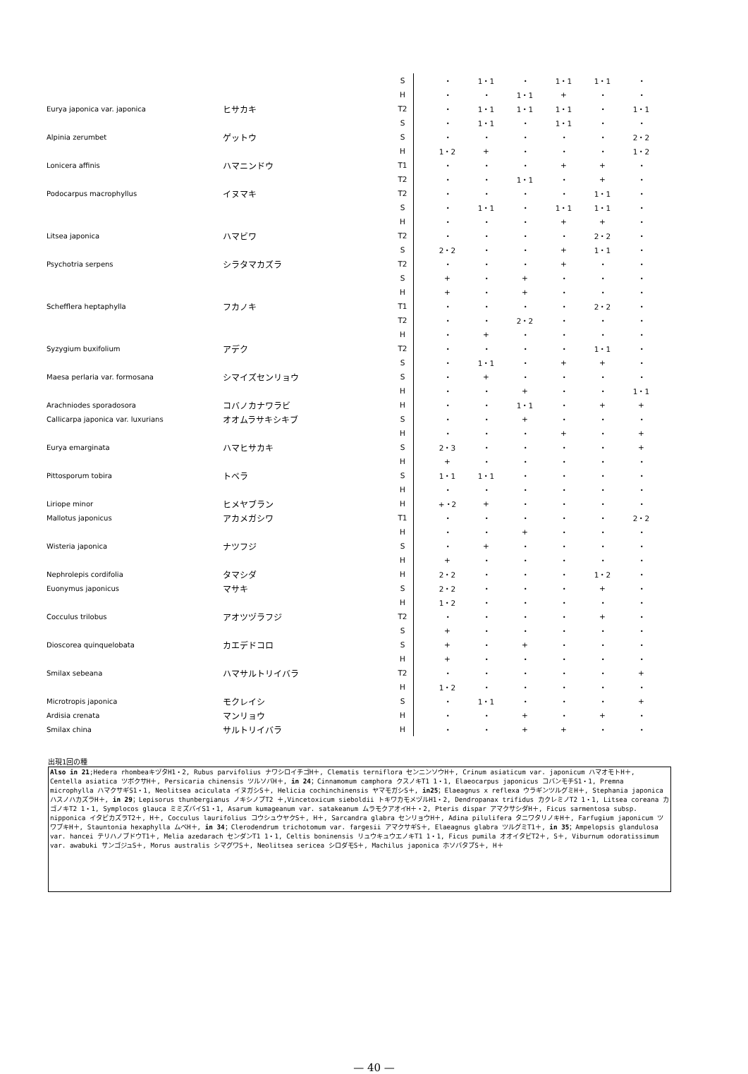| | | S | | ・ | 1・1 | ・ | 1・1 | 1・1 | ・ |
| | | H | | ・ | ・ | 1・1 | + | ・ | ・ |
| Eurya japonica var. japonica | ヒサカキ | T2 | | ・ | 1・1 | 1・1 | 1・1 | ・ | 1・1 |
| | | S | | ・ | 1・1 | ・ | 1・1 | ・ | ・ |
| Alpinia zerumbet | ゲットウ | S | | ・ | ・ | ・ | ・ | ・ | 2・2 |
| | | H | | 1・2 | + | ・ | ・ | ・ | 1・2 |
| Lonicera affinis | ハマニンドウ | T1 | | ・ | ・ | ・ | + | + | ・ |
| | | T2 | | ・ | ・ | 1・1 | ・ | + | ・ |
| Podocarpus macrophyllus | イヌマキ | T2 | | ・ | ・ | ・ | ・ | 1・1 | ・ |
| | | S | | ・ | 1・1 | ・ | 1・1 | 1・1 | ・ |
| | | H | | ・ | ・ | ・ | + | + | ・ |
| Litsea japonica | ハマビワ | T2 | | ・ | ・ | ・ | ・ | 2・2 | ・ |
| | | S | | 2・2 | ・ | ・ | + | 1・1 | ・ |
| Psychotria serpens | シラタマカズラ | T2 | | ・ | ・ | ・ | + | ・ | ・ |
| | | S | | + | ・ | + | ・ | ・ | ・ |
| | | H | | + | ・ | + | ・ | ・ | ・ |
| Schefflera heptaphylla | フカノキ | T1 | | ・ | ・ | ・ | ・ | 2・2 | ・ |
| | | T2 | | ・ | ・ | 2・2 | ・ | ・ | ・ |
| | | H | | ・ | + | ・ | ・ | ・ | ・ |
| Syzygium buxifolium | アデク | T2 | | ・ | ・ | ・ | ・ | 1・1 | ・ |
| | | S | | ・ | 1・1 | ・ | + | + | ・ |
| Maesa perlaria var. formosana | シマイズセンリョウ | S | | ・ | + | ・ | ・ | ・ | ・ |
| | | H | | ・ | ・ | + | ・ | ・ | 1・1 |
| Arachniodes sporadosora | コバノカナワラビ | H | | ・ | ・ | 1・1 | ・ | + | + |
| Callicarpa japonica var. luxurians | オオムラサキシキブ | S | | ・ | ・ | + | ・ | ・ | ・ |
| | | H | | ・ | ・ | ・ | + | ・ | + |
| Eurya emarginata | ハマヒサカキ | S | | 2・3 | ・ | ・ | ・ | ・ | + |
| | | H | | + | ・ | ・ | ・ | ・ | ・ |
| Pittosporum tobira | トベラ | S | | 1・1 | 1・1 | ・ | ・ | ・ | ・ |
| | | H | | ・ | ・ | ・ | ・ | ・ | ・ |
| Liriope minor | ヒメヤブラン | H | | +・2 | + | ・ | ・ | ・ | ・ |
| Mallotus japonicus | アカメガシワ | T1 | | ・ | ・ | ・ | ・ | ・ | 2・2 |
| | | H | | ・ | ・ | + | ・ | ・ | ・ |
| Wisteria japonica | ナツフジ | S | | ・ | + | ・ | ・ | ・ | ・ |
| | | H | | + | ・ | ・ | ・ | ・ | ・ |
| Nephrolepis cordifolia | タマシダ | H | | 2・2 | ・ | ・ | ・ | 1・2 | ・ |
| Euonymus japonicus | マサキ | S | | 2・2 | ・ | ・ | ・ | + | ・ |
| | | H | | 1・2 | ・ | ・ | ・ | ・ | ・ |
| Cocculus trilobus | アオツヅラフジ | T2 | | ・ | ・ | ・ | ・ | + | ・ |
| | | S | | + | ・ | ・ | ・ | ・ | ・ |
| Dioscorea quinquelobata | カエデドコロ | S | | + | ・ | + | ・ | ・ | ・ |
| | | H | | + | ・ | ・ | ・ | ・ | ・ |
| Smilax sebeana | ハマサルトリイバラ | T2 | | ・ | ・ | ・ | ・ | ・ | + |
| | | H | | 1・2 | ・ | ・ | ・ | ・ | ・ |
| Microtropis japonica | モクレイシ | S | | ・ | 1・1 | ・ | ・ | ・ | + |
| Ardisia crenata | マンリョウ | H | | ・ | ・ | + | ・ | + | ・ |
| Smilax china | サルトリイバラ | H | | ・ | ・ | + | + | ・ | ・ |
出現1回の種
Also in 21;Hedera rhombeaキヅタH1・2, Rubus parvifolius ナワシロイチゴH＋, Clematis terniflora センニンソウH＋, Crinum asiaticum var. japonicum ハマオモトH＋, Centella asiatica ツボクサH＋, Persicaria chinensis ツルソバH＋, in 24；Cinnamomum camphora クスノキT1 1・1, Elaeocarpus japonicus コバンモチS1・1, Premna microphylla ハマクサギS1・1, Neolitsea aciculata イヌガシS＋, Helicia cochinchinensis ヤマモガシS＋, in25；Elaeagnus x reflexa ウラギンツルグミH＋, Stephania japonica ハスノハカズラH＋, in 29；Lepisorus thunbergianus ノキシノブT2 ＋,Vincetoxicum sieboldii トキワカモメヅルH1・2, Dendropanax trifidus カクレミノT2 1・1, Litsea coreana カゴノキT2 1・1, Symplocos glauca ミミズバイS1・1, Asarum kumageanum var. satakeanum ムラモクアオイH＋・2, Pteris dispar アマクサシダH＋, Ficus sarmentosa subsp. nipponica イタビカズラT2＋, H＋, Cocculus laurifolius コウシュウヤクS＋, H＋, Sarcandra glabra センリョウH＋, Adina pilulifera タニワタリノキH＋, Farfugium japonicum ツワブキH＋, Stauntonia hexaphylla ムベH＋, in 34；Clerodendrum trichotomum var. fargesii アマクサギS＋, Elaeagnus glabra ツルグミT1＋, in 35；Ampelopsis glandulosa var. hancei テリハノブドウT1＋, Melia azedarach センダンT1 1・1, Celtis boninensis リュウキュウエノキT1 1・1, Ficus pumila オオイタビT2＋, S＋, Viburnum odoratissimum var. awabuki サンゴジュS＋, Morus australis シマグワS＋, Neolitsea sericea シロダモS＋, Machilus japonica ホソバタブS＋, H＋
— 40 —